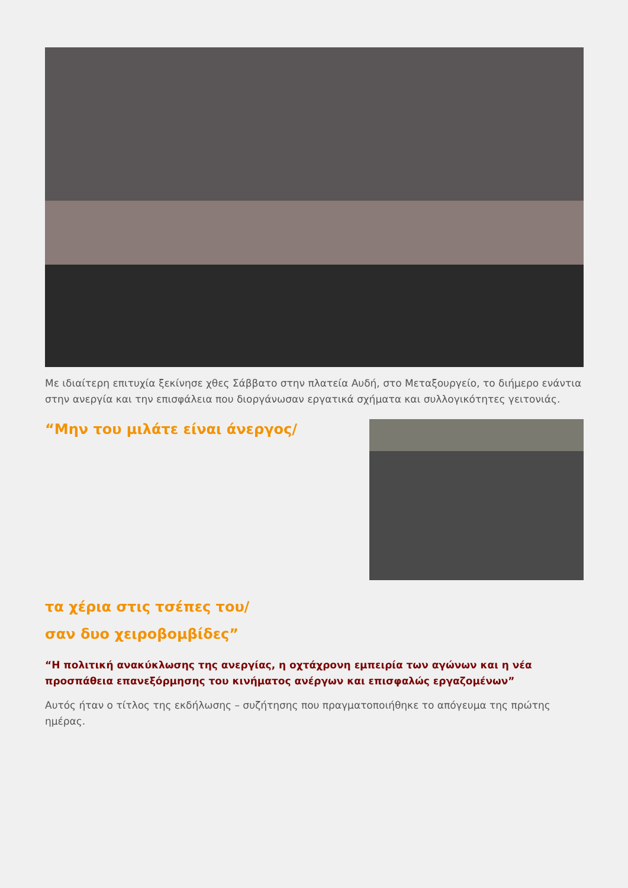Με ιδιαίτερη επιτυχία ξεκίνησε χθες Σάββατο στην πλατεία Αυδή, στο Μεταξουργείο, το διήμερο ενάντια στην ανεργία και την επισφάλεια που διοργάνωσαν εργατικά σχήματα και συλλογικότητες γειτονιάς.
“Μην του μιλάτε είναι άνεργος/
τα χέρια στις τσέπες του/
σαν δυο χειροβομβίδες”
“Η πολιτική ανακύκλωσης της ανεργίας, η οχτάχρονη εμπειρία των αγώνων και η νέα προσπάθεια επανεξόρμησης του κινήματος ανέργων και επισφαλώς εργαζομένων”
Αυτός ήταν ο τίτλος της εκδήλωσης – συζήτησης που πραγματοποιήθηκε το απόγευμα της πρώτης ημέρας.